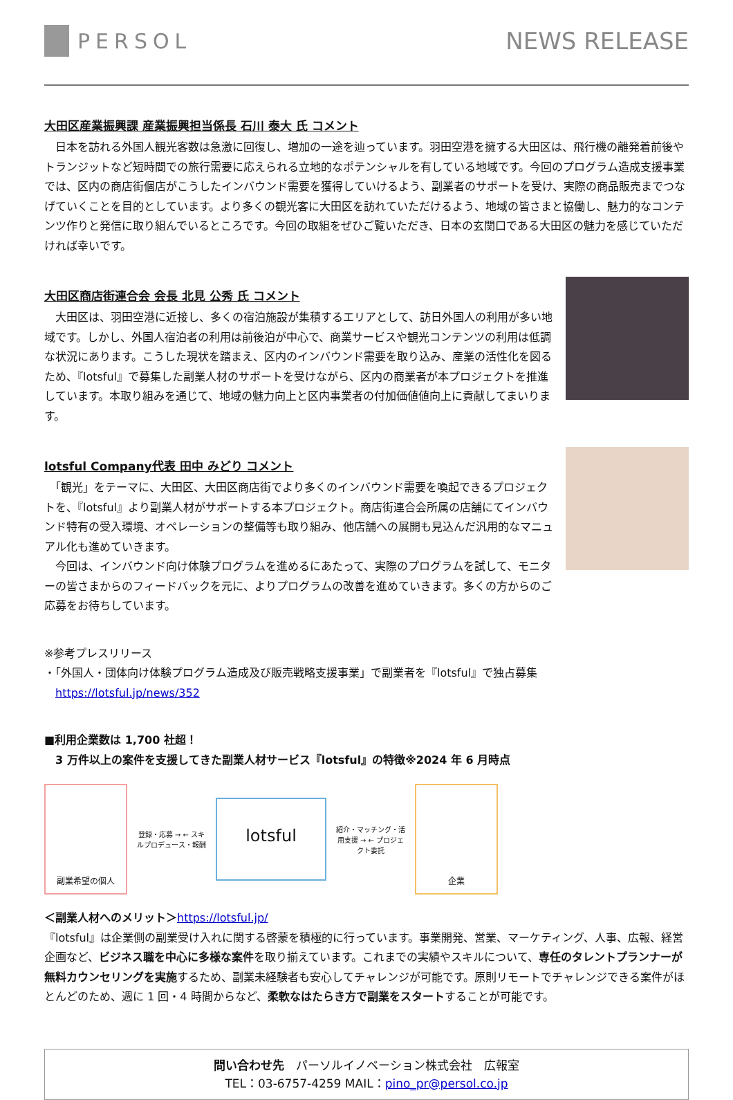PERSOL NEWS RELEASE
大田区産業振興課 産業振興担当係長 石川 泰大 氏 コメント
　日本を訪れる外国人観光客数は急激に回復し、増加の一途を辿っています。羽田空港を擁する大田区は、飛行機の離発着前後やトランジットなど短時間での旅行需要に応えられる立地的なポテンシャルを有している地域です。今回のプログラム造成支援事業では、区内の商店街個店がこうしたインバウンド需要を獲得していけるよう、副業者のサポートを受け、実際の商品販売までつなげていくことを目的としています。より多くの観光客に大田区を訪れていただけるよう、地域の皆さまと協働し、魅力的なコンテンツ作りと発信に取り組んでいるところです。今回の取組をぜひご覧いただき、日本の玄関口である大田区の魅力を感じていただければ幸いです。
大田区商店街連合会 会長 北見 公秀 氏 コメント
　大田区は、羽田空港に近接し、多くの宿泊施設が集積するエリアとして、訪日外国人の利用が多い地域です。しかし、外国人宿泊者の利用は前後泊が中心で、商業サービスや観光コンテンツの利用は低調な状況にあります。こうした現状を踏まえ、区内のインバウンド需要を取り込み、産業の活性化を図るため、『lotsful』で募集した副業人材のサポートを受けながら、区内の商業者が本プロジェクトを推進しています。本取り組みを通じて、地域の魅力向上と区内事業者の付加価値値向上に貢献してまいります。
lotsful Company代表 田中 みどり コメント
　「観光」をテーマに、大田区、大田区商店街でより多くのインバウンド需要を喚起できるプロジェクトを、『lotsful』より副業人材がサポートする本プロジェクト。商店街連合会所属の店舗にてインバウンド特有の受入環境、オペレーションの整備等も取り組み、他店舗への展開も見込んだ汎用的なマニュアル化も進めていきます。
　今回は、インバウンド向け体験プログラムを進めるにあたって、実際のプログラムを試して、モニターの皆さまからのフィードバックを元に、よりプログラムの改善を進めていきます。多くの方からのご応募をお待ちしています。
※参考プレスリリース
・「外国人・団体向け体験プログラム造成及び販売戦略支援事業」で副業者を『lotsful』で独占募集
　https://lotsful.jp/news/352
■利用企業数は 1,700 社超！
　3 万件以上の案件を支援してきた副業人材サービス『lotsful』の特徴※2024 年 6 月時点
副業希望の個人
登録・応募 → ← スキルプロデュース・報酬
lotsful
紹介・マッチング・活用支援 → ← プロジェクト委託
企業
＜副業人材へのメリット＞https://lotsful.jp/
『lotsful』は企業側の副業受け入れに関する啓蒙を積極的に行っています。事業開発、営業、マーケティング、人事、広報、経営企画など、ビジネス職を中心に多様な案件を取り揃えています。これまでの実績やスキルについて、専任のタレントプランナーが無料カウンセリングを実施するため、副業未経験者も安心してチャレンジが可能です。原則リモートでチャレンジできる案件がほとんどのため、週に 1 回・4 時間からなど、柔軟なはたらき方で副業をスタートすることが可能です。
問い合わせ先　パーソルイノベーション株式会社　広報室
TEL：03-6757-4259 MAIL：pino_pr@persol.co.jp